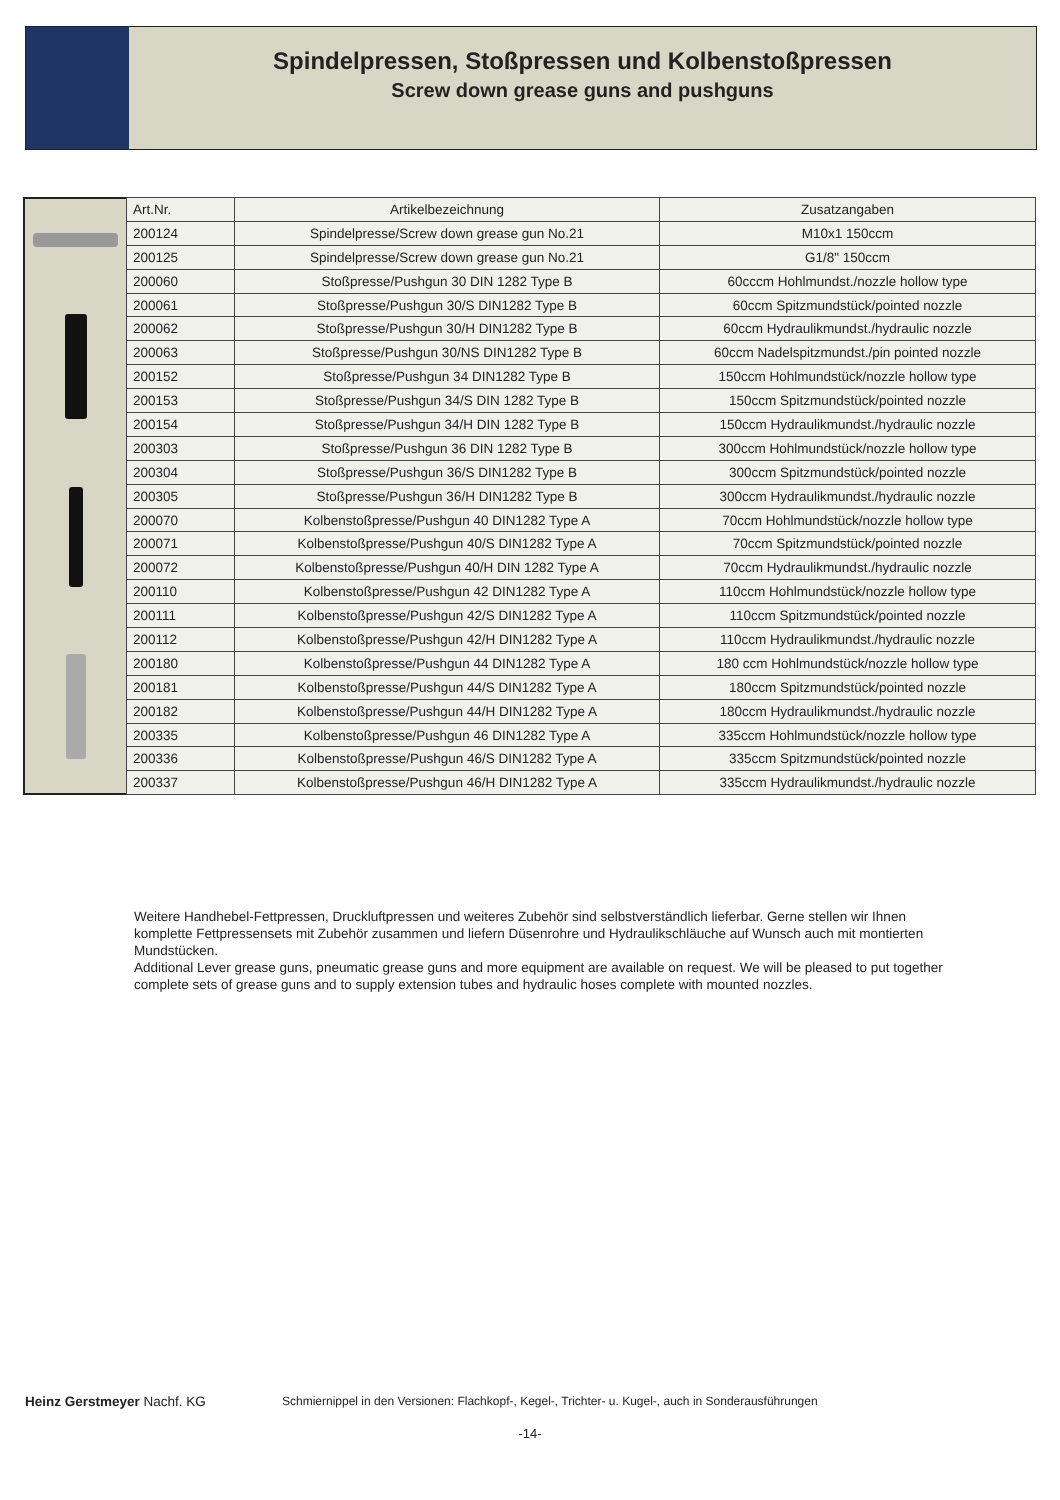Spindelpressen, Stoßpressen und Kolbenstoßpressen
Screw down grease guns and pushguns
| Art.Nr. | Artikelbezeichnung | Zusatzangaben |
| --- | --- | --- |
| 200124 | Spindelpresse/Screw down grease gun No.21 | M10x1 150ccm |
| 200125 | Spindelpresse/Screw down grease gun No.21 | G1/8" 150ccm |
| 200060 | Stoßpresse/Pushgun 30 DIN 1282 Type B | 60cccm Hohlmundst./nozzle hollow type |
| 200061 | Stoßpresse/Pushgun 30/S DIN1282 Type B | 60ccm Spitzmundstück/pointed nozzle |
| 200062 | Stoßpresse/Pushgun 30/H DIN1282 Type B | 60ccm Hydraulikmundst./hydraulic nozzle |
| 200063 | Stoßpresse/Pushgun 30/NS DIN1282 Type B | 60ccm Nadelspitzmundst./pin pointed nozzle |
| 200152 | Stoßpresse/Pushgun 34 DIN1282 Type B | 150ccm Hohlmundstück/nozzle hollow type |
| 200153 | Stoßpresse/Pushgun 34/S DIN 1282 Type B | 150ccm Spitzmundstück/pointed nozzle |
| 200154 | Stoßpresse/Pushgun 34/H DIN 1282 Type B | 150ccm Hydraulikmundst./hydraulic nozzle |
| 200303 | Stoßpresse/Pushgun 36 DIN 1282 Type B | 300ccm Hohlmundstück/nozzle hollow type |
| 200304 | Stoßpresse/Pushgun 36/S DIN1282 Type B | 300ccm Spitzmundstück/pointed nozzle |
| 200305 | Stoßpresse/Pushgun 36/H DIN1282 Type B | 300ccm Hydraulikmundst./hydraulic nozzle |
| 200070 | Kolbenstoßpresse/Pushgun 40 DIN1282 Type A | 70ccm Hohlmundstück/nozzle hollow type |
| 200071 | Kolbenstoßpresse/Pushgun 40/S DIN1282 Type A | 70ccm Spitzmundstück/pointed nozzle |
| 200072 | Kolbenstoßpresse/Pushgun 40/H DIN 1282 Type A | 70ccm Hydraulikmundst./hydraulic nozzle |
| 200110 | Kolbenstoßpresse/Pushgun 42 DIN1282 Type A | 110ccm Hohlmundstück/nozzle hollow type |
| 200111 | Kolbenstoßpresse/Pushgun 42/S DIN1282 Type A | 110ccm Spitzmundstück/pointed nozzle |
| 200112 | Kolbenstoßpresse/Pushgun 42/H DIN1282 Type A | 110ccm Hydraulikmundst./hydraulic nozzle |
| 200180 | Kolbenstoßpresse/Pushgun 44 DIN1282 Type A | 180 ccm Hohlmundstück/nozzle hollow type |
| 200181 | Kolbenstoßpresse/Pushgun 44/S DIN1282 Type A | 180ccm Spitzmundstück/pointed nozzle |
| 200182 | Kolbenstoßpresse/Pushgun 44/H DIN1282 Type A | 180ccm Hydraulikmundst./hydraulic nozzle |
| 200335 | Kolbenstoßpresse/Pushgun 46 DIN1282 Type A | 335ccm Hohlmundstück/nozzle hollow type |
| 200336 | Kolbenstoßpresse/Pushgun 46/S DIN1282 Type A | 335ccm Spitzmundstück/pointed nozzle |
| 200337 | Kolbenstoßpresse/Pushgun 46/H DIN1282 Type A | 335ccm Hydraulikmundst./hydraulic nozzle |
Weitere Handhebel-Fettpressen, Druckluftpressen und weiteres Zubehör sind selbstverständlich lieferbar. Gerne stellen wir Ihnen komplette Fettpressensets mit Zubehör zusammen und liefern Düsenrohre und Hydraulikschläuche auf Wunsch auch mit montierten Mundstücken.
Additional Lever grease guns, pneumatic grease guns and more equipment are available on request. We will be pleased to put together complete sets of grease guns and to supply extension tubes and hydraulic hoses complete with mounted nozzles.
Heinz Gerstmeyer Nachf. KG Schmiernippel in den Versionen: Flachkopf-, Kegel-, Trichter- u. Kugel-, auch in Sonderausführungen
-14-